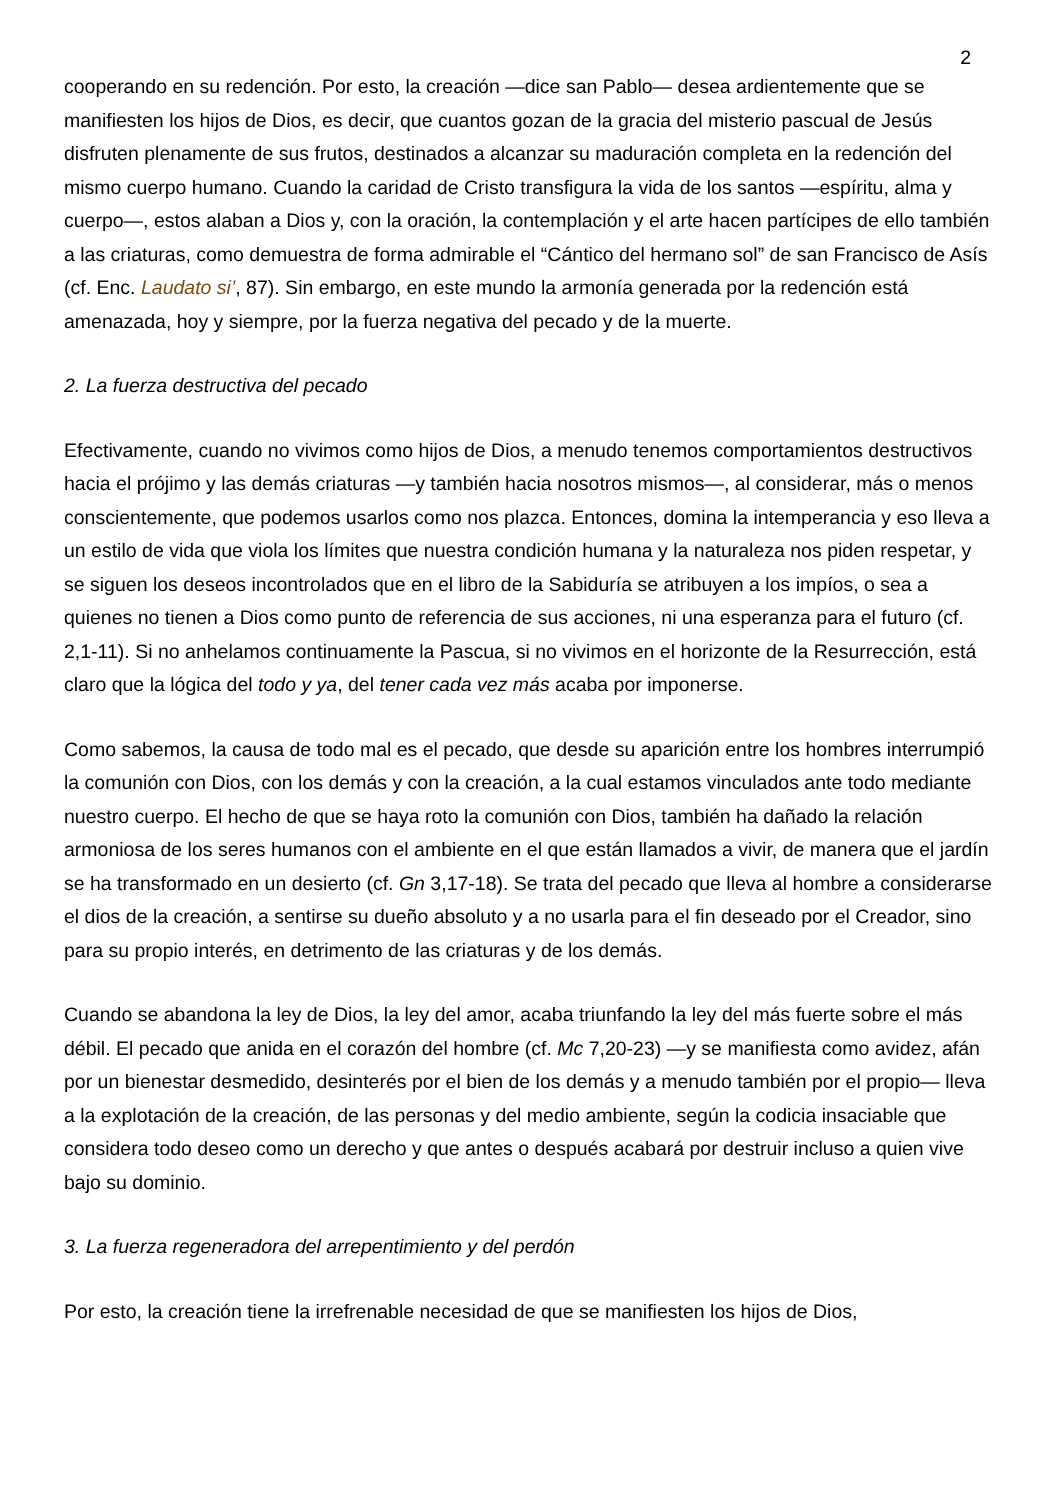2
cooperando en su redención. Por esto, la creación —dice san Pablo— desea ardientemente que se manifiesten los hijos de Dios, es decir, que cuantos gozan de la gracia del misterio pascual de Jesús disfruten plenamente de sus frutos, destinados a alcanzar su maduración completa en la redención del mismo cuerpo humano. Cuando la caridad de Cristo transfigura la vida de los santos —espíritu, alma y cuerpo—, estos alaban a Dios y, con la oración, la contemplación y el arte hacen partícipes de ello también a las criaturas, como demuestra de forma admirable el “Cántico del hermano sol” de san Francisco de Asís (cf. Enc. Laudato si’, 87). Sin embargo, en este mundo la armonía generada por la redención está amenazada, hoy y siempre, por la fuerza negativa del pecado y de la muerte.
2. La fuerza destructiva del pecado
Efectivamente, cuando no vivimos como hijos de Dios, a menudo tenemos comportamientos destructivos hacia el prójimo y las demás criaturas —y también hacia nosotros mismos—, al considerar, más o menos conscientemente, que podemos usarlos como nos plazca. Entonces, domina la intemperancia y eso lleva a un estilo de vida que viola los límites que nuestra condición humana y la naturaleza nos piden respetar, y se siguen los deseos incontrolados que en el libro de la Sabiduría se atribuyen a los impíos, o sea a quienes no tienen a Dios como punto de referencia de sus acciones, ni una esperanza para el futuro (cf. 2,1-11). Si no anhelamos continuamente la Pascua, si no vivimos en el horizonte de la Resurrección, está claro que la lógica del todo y ya, del tener cada vez más acaba por imponerse.
Como sabemos, la causa de todo mal es el pecado, que desde su aparición entre los hombres interrumpió la comunión con Dios, con los demás y con la creación, a la cual estamos vinculados ante todo mediante nuestro cuerpo. El hecho de que se haya roto la comunión con Dios, también ha dañado la relación armoniosa de los seres humanos con el ambiente en el que están llamados a vivir, de manera que el jardín se ha transformado en un desierto (cf. Gn 3,17-18). Se trata del pecado que lleva al hombre a considerarse el dios de la creación, a sentirse su dueño absoluto y a no usarla para el fin deseado por el Creador, sino para su propio interés, en detrimento de las criaturas y de los demás.
Cuando se abandona la ley de Dios, la ley del amor, acaba triunfando la ley del más fuerte sobre el más débil. El pecado que anida en el corazón del hombre (cf. Mc 7,20-23) —y se manifiesta como avidez, afán por un bienestar desmedido, desinterés por el bien de los demás y a menudo también por el propio— lleva a la explotación de la creación, de las personas y del medio ambiente, según la codicia insaciable que considera todo deseo como un derecho y que antes o después acabará por destruir incluso a quien vive bajo su dominio.
3. La fuerza regeneradora del arrepentimiento y del perdón
Por esto, la creación tiene la irrefrenable necesidad de que se manifiesten los hijos de Dios,